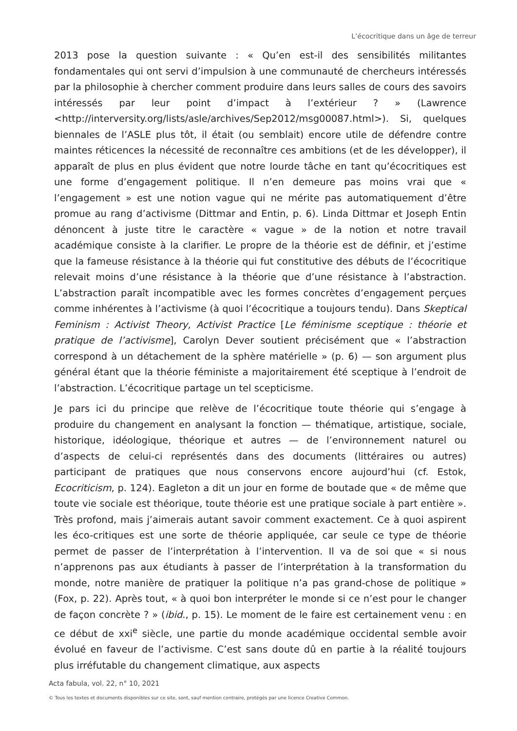L’écocritique dans un âge de terreur
2013 pose la question suivante : « Qu’en est-il des sensibilités militantes fondamentales qui ont servi d’impulsion à une communauté de chercheurs intéressés par la philosophie à chercher comment produire dans leurs salles de cours des savoirs intéressés par leur point d’impact à l’extérieur ? » (Lawrence <http://interversity.org/lists/asle/archives/Sep2012/msg00087.html>). Si, quelques biennales de l’ASLE plus tôt, il était (ou semblait) encore utile de défendre contre maintes réticences la nécessité de reconnaître ces ambitions (et de les développer), il apparaît de plus en plus évident que notre lourde tâche en tant qu’écocritiques est une forme d’engagement politique. Il n’en demeure pas moins vrai que « l’engagement » est une notion vague qui ne mérite pas automatiquement d’être promue au rang d’activisme (Dittmar and Entin, p. 6). Linda Dittmar et Joseph Entin dénoncent à juste titre le caractère « vague » de la notion et notre travail académique consiste à la clarifier. Le propre de la théorie est de définir, et j’estime que la fameuse résistance à la théorie qui fut constitutive des débuts de l’écocritique relevait moins d’une résistance à la théorie que d’une résistance à l’abstraction. L’abstraction paraît incompatible avec les formes concrètes d’engagement perçues comme inhérentes à l’activisme (à quoi l’écocritique a toujours tendu). Dans Skeptical Feminism : Activist Theory, Activist Practice [Le féminisme sceptique : théorie et pratique de l’activisme], Carolyn Dever soutient précisément que « l’abstraction correspond à un détachement de la sphère matérielle » (p. 6) — son argument plus général étant que la théorie féministe a majoritairement été sceptique à l’endroit de l’abstraction. L’écocritique partage un tel scepticisme.
Je pars ici du principe que relève de l’écocritique toute théorie qui s’engage à produire du changement en analysant la fonction — thématique, artistique, sociale, historique, idéologique, théorique et autres — de l’environnement naturel ou d’aspects de celui-ci représentés dans des documents (littéraires ou autres) participant de pratiques que nous conservons encore aujourd’hui (cf. Estok, Ecocriticism, p. 124). Eagleton a dit un jour en forme de boutade que « de même que toute vie sociale est théorique, toute théorie est une pratique sociale à part entière ». Très profond, mais j’aimerais autant savoir comment exactement. Ce à quoi aspirent les éco-critiques est une sorte de théorie appliquée, car seule ce type de théorie permet de passer de l’interprétation à l’intervention. Il va de soi que « si nous n’apprenons pas aux étudiants à passer de l’interprétation à la transformation du monde, notre manière de pratiquer la politique n’a pas grand-chose de politique » (Fox, p. 22). Après tout, « à quoi bon interpréter le monde si ce n’est pour le changer de façon concrète ? » (ibid., p. 15). Le moment de le faire est certainement venu : en ce début de xxi<sup>e</sup> siècle, une partie du monde académique occidental semble avoir évolué en faveur de l’activisme. C’est sans doute dû en partie à la réalité toujours plus irréfutable du changement climatique, aux aspects
Acta fabula, vol. 22, n° 10, 2021
© Tous les textes et documents disponibles sur ce site, sont, sauf mention contraire, protégés par une licence Creative Common.